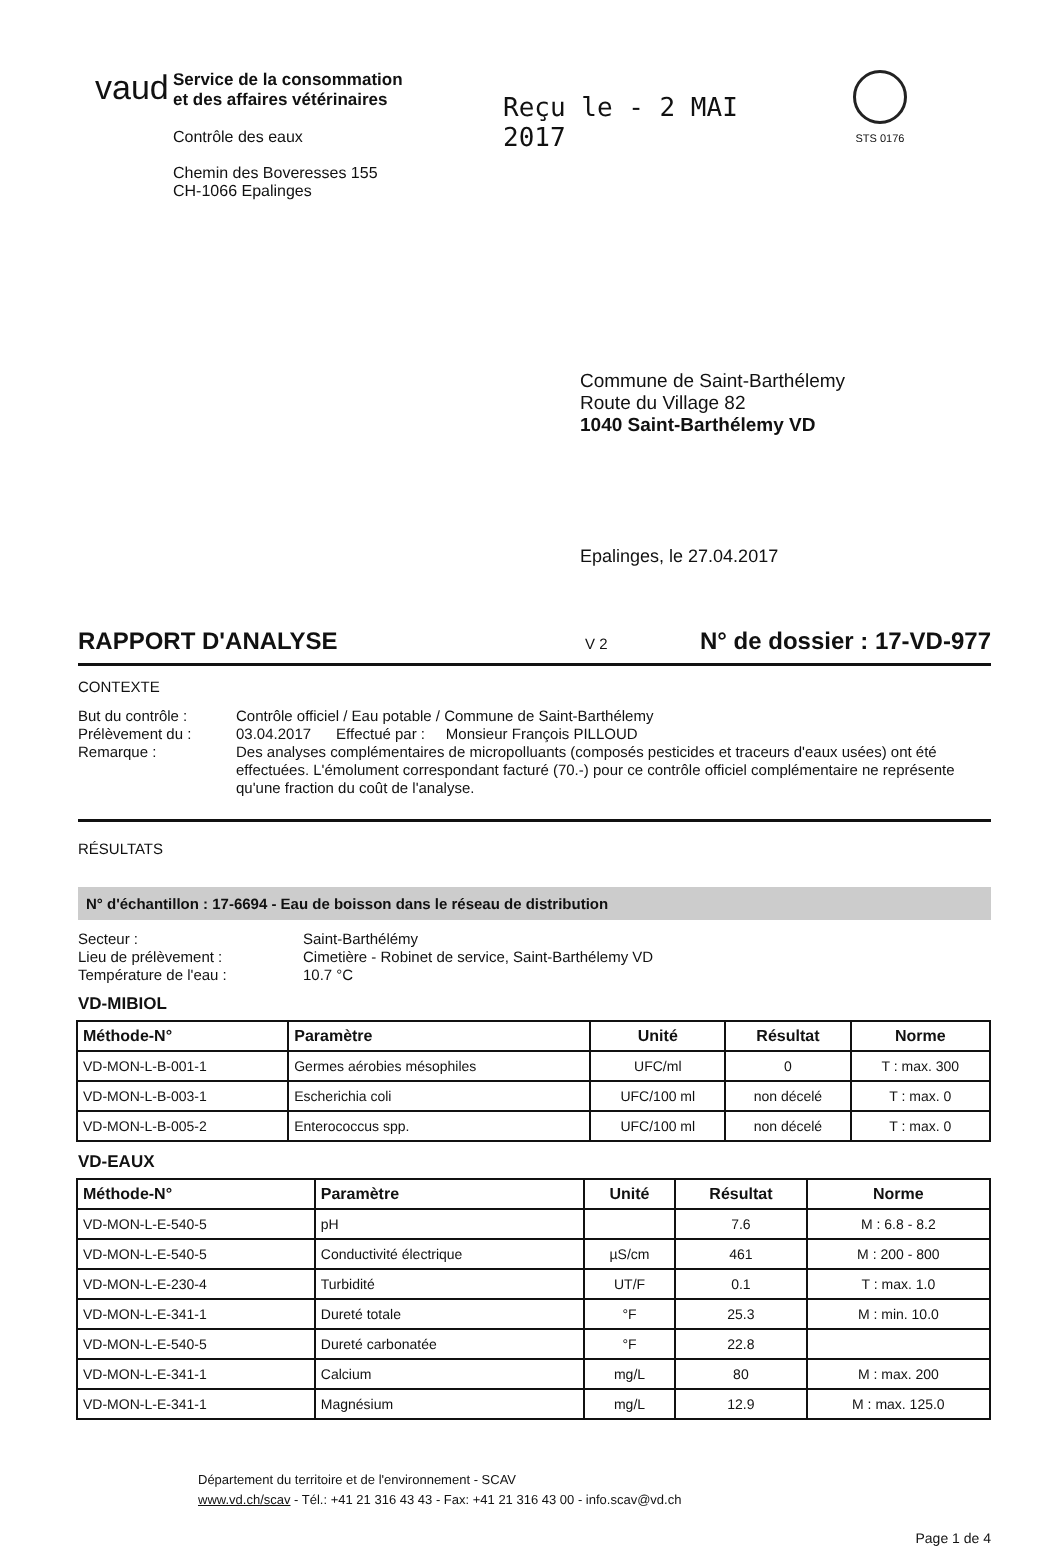vaud
Service de la consommation
et des affaires vétérinaires
Contrôle des eaux
Chemin des Boveresses 155
CH-1066 Epalinges
Reçu le - 2 MAI 2017
STS 0176
Commune de Saint-Barthélemy
Route du Village 82
1040 Saint-Barthélemy VD
Epalinges, le 27.04.2017
RAPPORT D'ANALYSE
V 2
N° de dossier : 17-VD-977
CONTEXTE
But du contrôle : Contrôle officiel / Eau potable / Commune de Saint-Barthélemy Prélèvement du : 03.04.2017 Effectué par : Monsieur François PILLOUD Remarque : Des analyses complémentaires de micropolluants (composés pesticides et traceurs d'eaux usées) ont été effectuées. L'émolument correspondant facturé (70.-) pour ce contrôle officiel complémentaire ne représente qu'une fraction du coût de l'analyse.
RÉSULTATS
N° d'échantillon : 17-6694 - Eau de boisson dans le réseau de distribution
Secteur : Saint-Barthélémy Lieu de prélèvement : Cimetière - Robinet de service, Saint-Barthélemy VD Température de l'eau : 10.7 °C
VD-MIBIOL
| Méthode-N° | Paramètre | Unité | Résultat | Norme |
| --- | --- | --- | --- | --- |
| VD-MON-L-B-001-1 | Germes aérobies mésophiles | UFC/ml | 0 | T : max. 300 |
| VD-MON-L-B-003-1 | Escherichia coli | UFC/100 ml | non décelé | T : max. 0 |
| VD-MON-L-B-005-2 | Enterococcus spp. | UFC/100 ml | non décelé | T : max. 0 |
VD-EAUX
| Méthode-N° | Paramètre | Unité | Résultat | Norme |
| --- | --- | --- | --- | --- |
| VD-MON-L-E-540-5 | pH | | 7.6 | M : 6.8 - 8.2 |
| VD-MON-L-E-540-5 | Conductivité électrique | µS/cm | 461 | M : 200 - 800 |
| VD-MON-L-E-230-4 | Turbidité | UT/F | 0.1 | T : max. 1.0 |
| VD-MON-L-E-341-1 | Dureté totale | °F | 25.3 | M : min. 10.0 |
| VD-MON-L-E-540-5 | Dureté carbonatée | °F | 22.8 | |
| VD-MON-L-E-341-1 | Calcium | mg/L | 80 | M : max. 200 |
| VD-MON-L-E-341-1 | Magnésium | mg/L | 12.9 | M : max. 125.0 |
Département du territoire et de l'environnement - SCAV
www.vd.ch/scav - Tél.: +41 21 316 43 43 - Fax: +41 21 316 43 00 - info.scav@vd.ch
Page 1 de 4